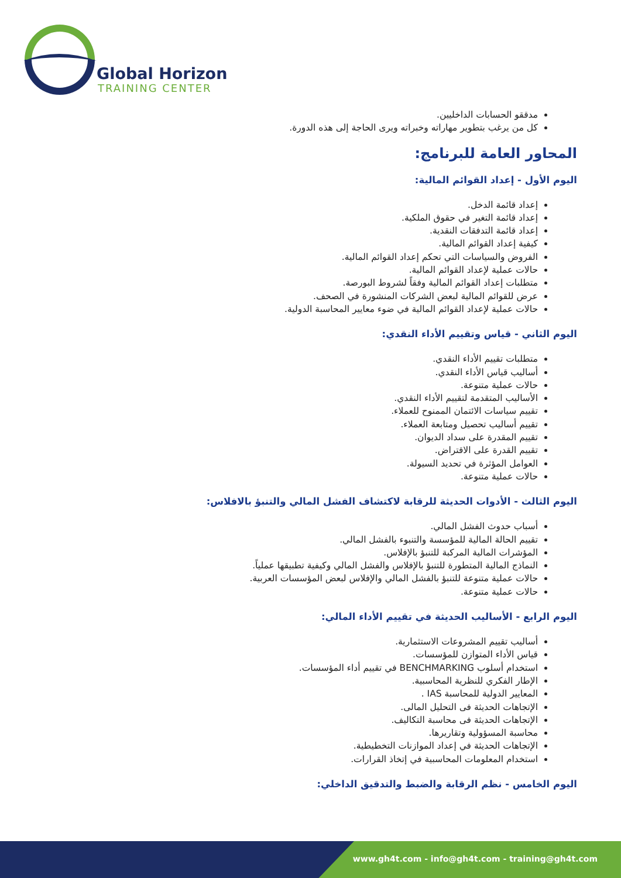Global Horizon
TRAINING CENTER
مدققو الحسابات الداخليين.
كل من يرغب بتطوير مهاراته وخبراته ويرى الحاجة إلى هذه الدورة.
المحاور العامة للبرنامج:
اليوم الأول - إعداد القوائم المالية:
إعداد قائمة الدخل.
إعداد قائمة التغير في حقوق الملكية.
إعداد قائمة التدفقات النقدية.
كيفية إعداد القوائم المالية.
الفروض والسياسات التي تحكم إعداد القوائم المالية.
حالات عملية لإعداد القوائم المالية.
متطلبات إعداد القوائم المالية وفقاً لشروط البورصة.
عرض للقوائم المالية لبعض الشركات المنشورة في الصحف.
حالات عملية لإعداد القوائم المالية في ضوء معايير المحاسبة الدولية.
اليوم الثاني - قياس وتقييم الأداء النقدي:
متطلبات تقييم الأداء النقدي.
أساليب قياس الأداء النقدي.
حالات عملية متنوعة.
الأساليب المتقدمة لتقييم الأداء النقدي.
تقييم سياسات الائتمان الممنوح للعملاء.
تقييم أساليب تحصيل ومتابعة العملاء.
تقييم المقدرة على سداد الديوان.
تقييم القدرة على الاقتراض.
العوامل المؤثرة في تحديد السيولة.
حالات عملية متنوعة.
اليوم الثالث - الأدوات الحديثة للرقابة لاكتشاف الفشل المالي والتنبؤ بالافلاس:
أسباب حدوث الفشل المالي.
تقييم الحالة المالية للمؤسسة والتنبوء بالفشل المالي.
المؤشرات المالية المركبة للتنبؤ بالإفلاس.
النماذج المالية المتطورة للتنبؤ بالإفلاس والفشل المالي وكيفية تطبيقها عملياً.
حالات عملية متنوعة للتنبؤ بالفشل المالي والإفلاس لبعض المؤسسات العربية.
حالات عملية متنوعة.
اليوم الرابع - الأساليب الحديثة في تقييم الأداء المالي:
أساليب تقييم المشروعات الاستثمارية.
قياس الأداء المتوازن للمؤسسات.
استخدام أسلوب BENCHMARKING في تقييم أداء المؤسسات.
الإطار الفكري للنظرية المحاسبية.
المعايير الدولية للمحاسبة IAS .
الإتجاهات الحديثة فى التحليل المالى.
الإتجاهات الحديثة فى محاسبة التكاليف.
محاسبة المسؤولية وتقاريرها.
الإتجاهات الحديثة في إعداد الموازنات التخطيطية.
استخدام المعلومات المحاسبية في إتخاذ القرارات.
اليوم الخامس - نظم الرقابة والضبط والتدقيق الداخلي:
www.gh4t.com - info@gh4t.com - training@gh4t.com